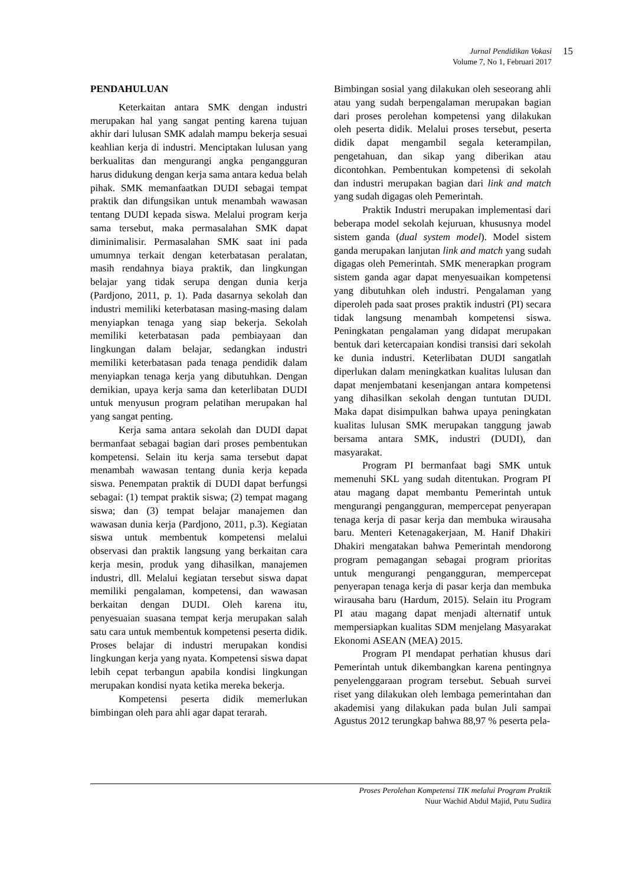Jurnal Pendidikan Vokasi
Volume 7, No 1, Februari 2017
15
PENDAHULUAN
Keterkaitan antara SMK dengan industri merupakan hal yang sangat penting karena tujuan akhir dari lulusan SMK adalah mampu bekerja sesuai keahlian kerja di industri. Menciptakan lulusan yang berkualitas dan mengurangi angka pengangguran harus didukung dengan kerja sama antara kedua belah pihak. SMK memanfaatkan DUDI sebagai tempat praktik dan difungsikan untuk menambah wawasan tentang DUDI kepada siswa. Melalui program kerja sama tersebut, maka permasalahan SMK dapat diminimalisir. Permasalahan SMK saat ini pada umumnya terkait dengan keterbatasan peralatan, masih rendahnya biaya praktik, dan lingkungan belajar yang tidak serupa dengan dunia kerja (Pardjono, 2011, p. 1). Pada dasarnya sekolah dan industri memiliki keterbatasan masing-masing dalam menyiapkan tenaga yang siap bekerja. Sekolah memiliki keterbatasan pada pembiayaan dan lingkungan dalam belajar, sedangkan industri memiliki keterbatasan pada tenaga pendidik dalam menyiapkan tenaga kerja yang dibutuhkan. Dengan demikian, upaya kerja sama dan keterlibatan DUDI untuk menyusun program pelatihan merupakan hal yang sangat penting.
Kerja sama antara sekolah dan DUDI dapat bermanfaat sebagai bagian dari proses pembentukan kompetensi. Selain itu kerja sama tersebut dapat menambah wawasan tentang dunia kerja kepada siswa. Penempatan praktik di DUDI dapat berfungsi sebagai: (1) tempat praktik siswa; (2) tempat magang siswa; dan (3) tempat belajar manajemen dan wawasan dunia kerja (Pardjono, 2011, p.3). Kegiatan siswa untuk membentuk kompetensi melalui observasi dan praktik langsung yang berkaitan cara kerja mesin, produk yang dihasilkan, manajemen industri, dll. Melalui kegiatan tersebut siswa dapat memiliki pengalaman, kompetensi, dan wawasan berkaitan dengan DUDI. Oleh karena itu, penyesuaian suasana tempat kerja merupakan salah satu cara untuk membentuk kompetensi peserta didik. Proses belajar di industri merupakan kondisi lingkungan kerja yang nyata. Kompetensi siswa dapat lebih cepat terbangun apabila kondisi lingkungan merupakan kondisi nyata ketika mereka bekerja.
Kompetensi peserta didik memerlukan bimbingan oleh para ahli agar dapat terarah.
Bimbingan sosial yang dilakukan oleh seseorang ahli atau yang sudah berpengalaman merupakan bagian dari proses perolehan kompetensi yang dilakukan oleh peserta didik. Melalui proses tersebut, peserta didik dapat mengambil segala keterampilan, pengetahuan, dan sikap yang diberikan atau dicontohkan. Pembentukan kompetensi di sekolah dan industri merupakan bagian dari link and match yang sudah digagas oleh Pemerintah.
Praktik Industri merupakan implementasi dari beberapa model sekolah kejuruan, khususnya model sistem ganda (dual system model). Model sistem ganda merupakan lanjutan link and match yang sudah digagas oleh Pemerintah. SMK menerapkan program sistem ganda agar dapat menyesuaikan kompetensi yang dibutuhkan oleh industri. Pengalaman yang diperoleh pada saat proses praktik industri (PI) secara tidak langsung menambah kompetensi siswa. Peningkatan pengalaman yang didapat merupakan bentuk dari ketercapaian kondisi transisi dari sekolah ke dunia industri. Keterlibatan DUDI sangatlah diperlukan dalam meningkatkan kualitas lulusan dan dapat menjembatani kesenjangan antara kompetensi yang dihasilkan sekolah dengan tuntutan DUDI. Maka dapat disimpulkan bahwa upaya peningkatan kualitas lulusan SMK merupakan tanggung jawab bersama antara SMK, industri (DUDI), dan masyarakat.
Program PI bermanfaat bagi SMK untuk memenuhi SKL yang sudah ditentukan. Program PI atau magang dapat membantu Pemerintah untuk mengurangi pengangguran, mempercepat penyerapan tenaga kerja di pasar kerja dan membuka wirausaha baru. Menteri Ketenagakerjaan, M. Hanif Dhakiri Dhakiri mengatakan bahwa Pemerintah mendorong program pemagangan sebagai program prioritas untuk mengurangi pengangguran, mempercepat penyerapan tenaga kerja di pasar kerja dan membuka wirausaha baru (Hardum, 2015). Selain itu Program PI atau magang dapat menjadi alternatif untuk mempersiapkan kualitas SDM menjelang Masyarakat Ekonomi ASEAN (MEA) 2015.
Program PI mendapat perhatian khusus dari Pemerintah untuk dikembangkan karena pentingnya penyelenggaraan program tersebut. Sebuah survei riset yang dilakukan oleh lembaga pemerintahan dan akademisi yang dilakukan pada bulan Juli sampai Agustus 2012 terungkap bahwa 88,97 % peserta pela-
Proses Perolehan Kompetensi TIK melalui Program Praktik
Nuur Wachid Abdul Majid, Putu Sudira